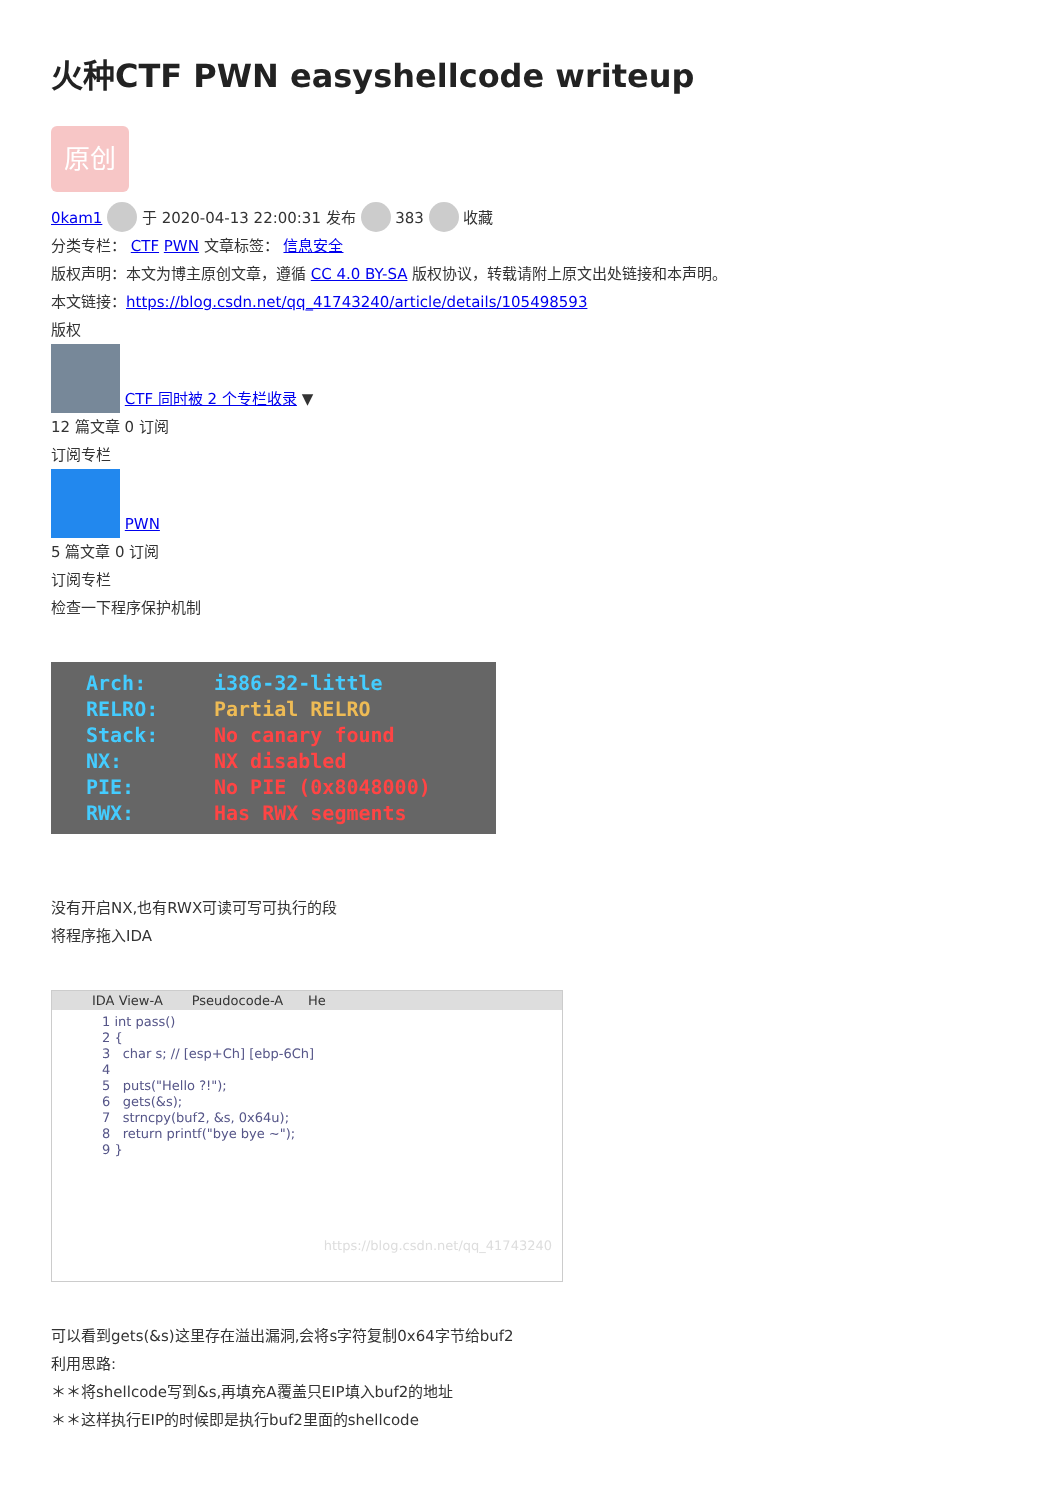火种CTF PWN easyshellcode writeup
原创
0kam1 于 2020-04-13 22:00:31 发布 383 收藏
分类专栏： CTF PWN 文章标签： 信息安全
版权声明：本文为博主原创文章，遵循 CC 4.0 BY-SA 版权协议，转载请附上原文出处链接和本声明。
本文链接：https://blog.csdn.net/qq_41743240/article/details/105498593
版权
CTF 同时被 2 个专栏收录 ▼
12 篇文章 0 订阅
订阅专栏
PWN
5 篇文章 0 订阅
订阅专栏
检查一下程序保护机制
Arch: i386-32-little
RELRO: Partial RELRO
Stack: No canary found
NX: NX disabled
PIE: No PIE (0x8048000)
RWX: Has RWX segments
没有开启NX,也有RWX可读可写可执行的段
将程序拖入IDA
IDA View-A Pseudocode-A He
1 int pass() 2 { 3 char s; // [esp+Ch] [ebp-6Ch] 4 5 puts("Hello ?!"); 6 gets(&s); 7 strncpy(buf2, &s, 0x64u); 8 return printf("bye bye ~"); 9 }
https://blog.csdn.net/qq_41743240
可以看到gets(&s)这里存在溢出漏洞,会将s字符复制0x64字节给buf2
利用思路:
＊＊将shellcode写到&s,再填充A覆盖只EIP填入buf2的地址
＊＊这样执行EIP的时候即是执行buf2里面的shellcode